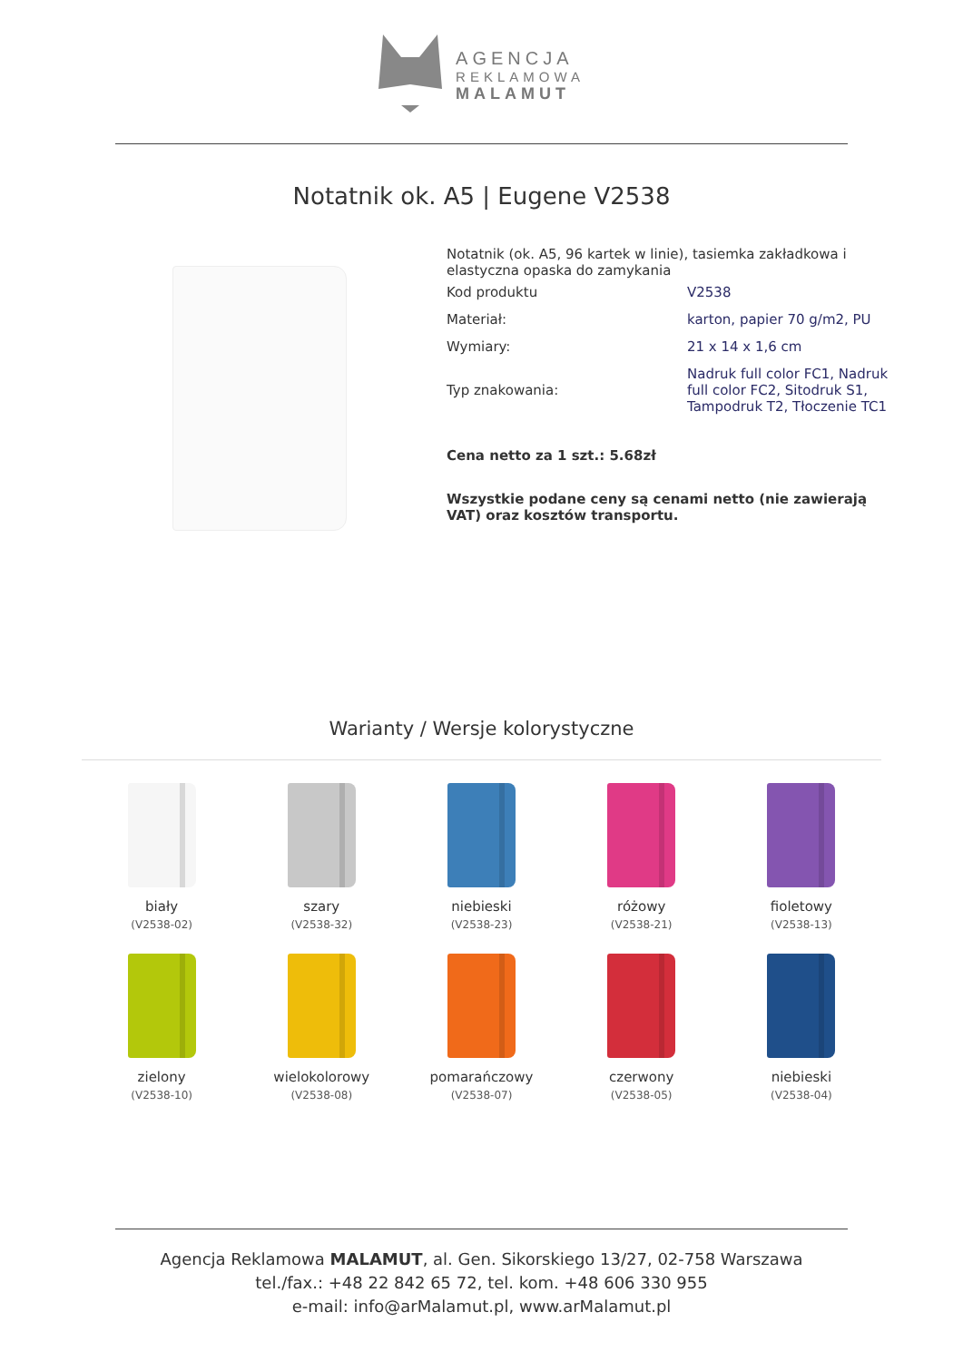AGENCJA
REKLAMOWA
MALAMUT
Notatnik ok. A5 | Eugene V2538
Notatnik (ok. A5, 96 kartek w linie), tasiemka zakładkowa i elastyczna opaska do zamykania
| Kod produktu | V2538 |
| Materiał: | karton, papier 70 g/m2, PU |
| Wymiary: | 21 x 14 x 1,6 cm |
| Typ znakowania: | Nadruk full color FC1, Nadruk full color FC2, Sitodruk S1, Tampodruk T2, Tłoczenie TC1 |
Cena netto za 1 szt.: 5.68zł
Wszystkie podane ceny są cenami netto (nie zawierają VAT) oraz kosztów transportu.
Warianty / Wersje kolorystyczne
biały
(V2538-02)
szary
(V2538-32)
niebieski
(V2538-23)
różowy
(V2538-21)
fioletowy
(V2538-13)
zielony
(V2538-10)
wielokolorowy
(V2538-08)
pomarańczowy
(V2538-07)
czerwony
(V2538-05)
niebieski
(V2538-04)
Agencja Reklamowa MALAMUT, al. Gen. Sikorskiego 13/27, 02-758 Warszawa
tel./fax.: +48 22 842 65 72, tel. kom. +48 606 330 955
e-mail: info@arMalamut.pl, www.arMalamut.pl